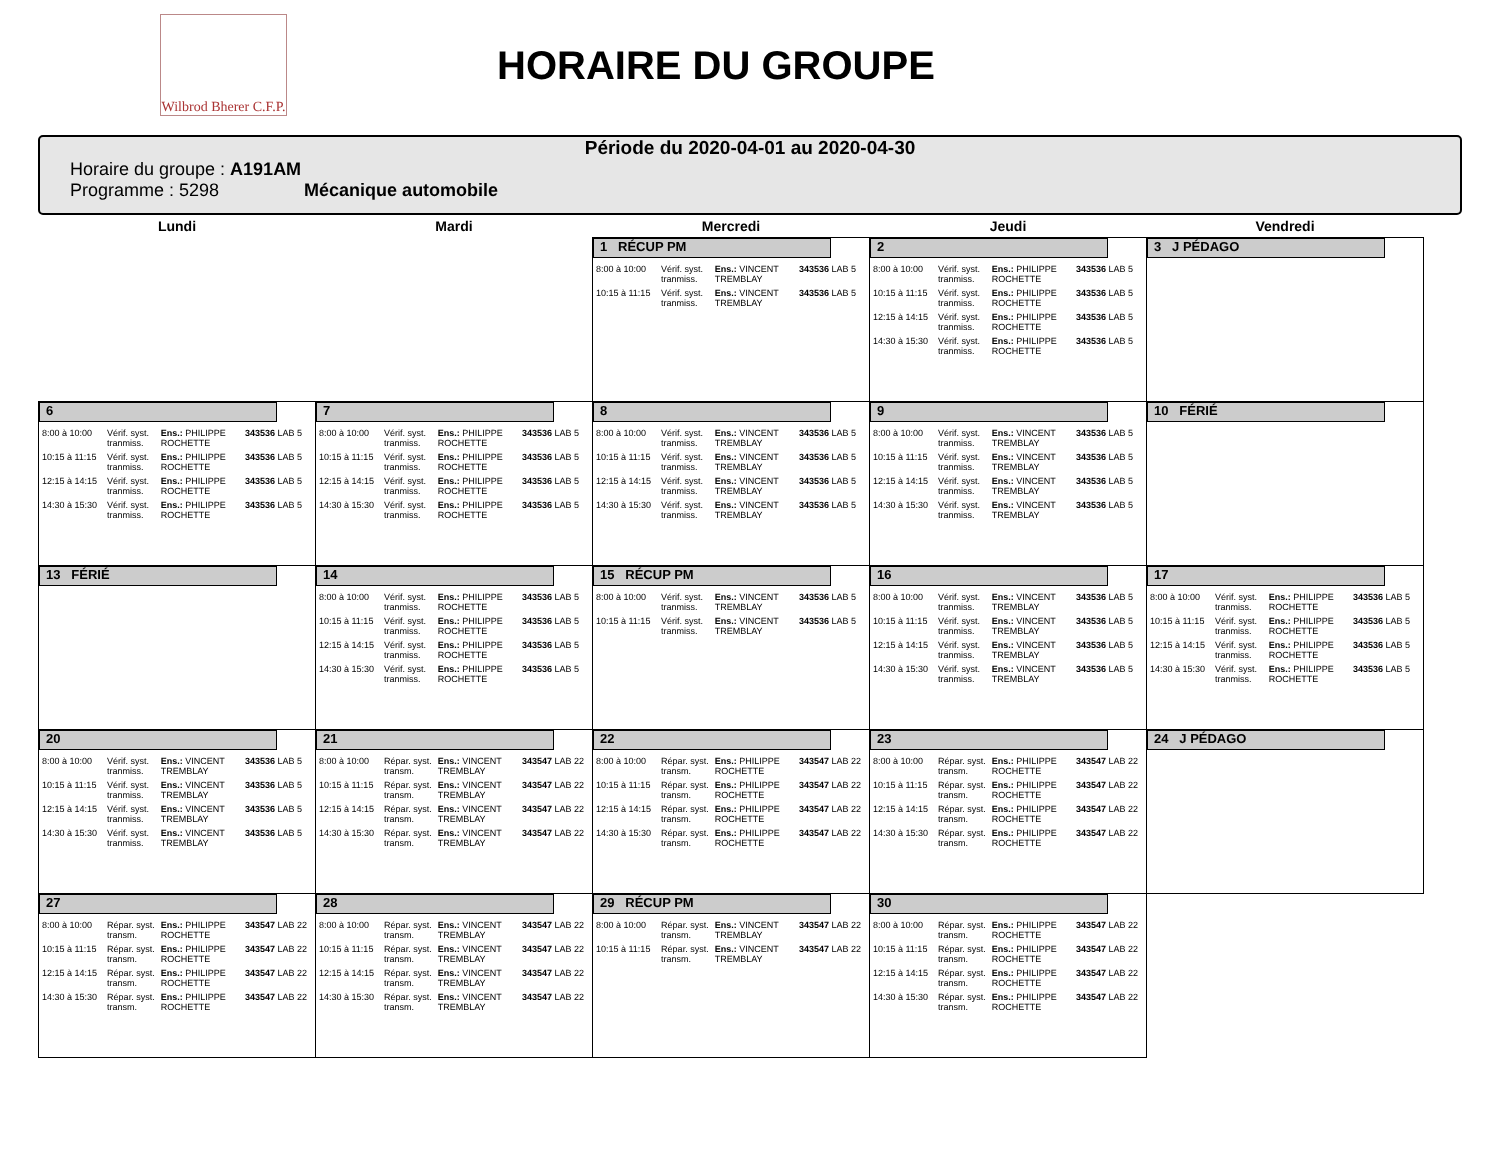Wilbrod Bherer C.F.P.
HORAIRE DU GROUPE
Période du 2020-04-01 au 2020-04-30
Horaire du groupe : A191AM
Programme : 5298 Mécanique automobile
| Lundi | Mardi | Mercredi | Jeudi | Vendredi |
| --- | --- | --- | --- | --- |
| | | 1 RÉCUP PM 8:00 à 10:00 Vérif. syst. tranmiss. Ens.: VINCENT TREMBLAY 343536 LAB 5 10:15 à 11:15 Vérif. syst. tranmiss. Ens.: VINCENT TREMBLAY 343536 LAB 5 | 2 8:00 à 10:00 Vérif. syst. tranmiss. Ens.: PHILIPPE ROCHETTE 343536 LAB 5 10:15 à 11:15 Vérif. syst. tranmiss. Ens.: PHILIPPE ROCHETTE 343536 LAB 5 12:15 à 14:15 Vérif. syst. tranmiss. Ens.: PHILIPPE ROCHETTE 343536 LAB 5 14:30 à 15:30 Vérif. syst. tranmiss. Ens.: PHILIPPE ROCHETTE 343536 LAB 5 | 3 J PÉDAGO |
| 6 8:00 à 10:00 Vérif. syst. tranmiss. Ens.: PHILIPPE ROCHETTE 343536 LAB 5 10:15 à 11:15 Vérif. syst. tranmiss. Ens.: PHILIPPE ROCHETTE 343536 LAB 5 12:15 à 14:15 Vérif. syst. tranmiss. Ens.: PHILIPPE ROCHETTE 343536 LAB 5 14:30 à 15:30 Vérif. syst. tranmiss. Ens.: PHILIPPE ROCHETTE 343536 LAB 5 | 7 8:00 à 10:00 Vérif. syst. tranmiss. Ens.: PHILIPPE ROCHETTE 343536 LAB 5 10:15 à 11:15 Vérif. syst. tranmiss. Ens.: PHILIPPE ROCHETTE 343536 LAB 5 12:15 à 14:15 Vérif. syst. tranmiss. Ens.: PHILIPPE ROCHETTE 343536 LAB 5 14:30 à 15:30 Vérif. syst. tranmiss. Ens.: PHILIPPE ROCHETTE 343536 LAB 5 | 8 8:00 à 10:00 Vérif. syst. tranmiss. Ens.: VINCENT TREMBLAY 343536 LAB 5 10:15 à 11:15 Vérif. syst. tranmiss. Ens.: VINCENT TREMBLAY 343536 LAB 5 12:15 à 14:15 Vérif. syst. tranmiss. Ens.: VINCENT TREMBLAY 343536 LAB 5 14:30 à 15:30 Vérif. syst. tranmiss. Ens.: VINCENT TREMBLAY 343536 LAB 5 | 9 8:00 à 10:00 Vérif. syst. tranmiss. Ens.: VINCENT TREMBLAY 343536 LAB 5 10:15 à 11:15 Vérif. syst. tranmiss. Ens.: VINCENT TREMBLAY 343536 LAB 5 12:15 à 14:15 Vérif. syst. tranmiss. Ens.: VINCENT TREMBLAY 343536 LAB 5 14:30 à 15:30 Vérif. syst. tranmiss. Ens.: VINCENT TREMBLAY 343536 LAB 5 | 10 FÉRIÉ |
| 13 FÉRIÉ | 14 8:00 à 10:00 Vérif. syst. tranmiss. Ens.: PHILIPPE ROCHETTE 343536 LAB 5 10:15 à 11:15 Vérif. syst. tranmiss. Ens.: PHILIPPE ROCHETTE 343536 LAB 5 12:15 à 14:15 Vérif. syst. tranmiss. Ens.: PHILIPPE ROCHETTE 343536 LAB 5 14:30 à 15:30 Vérif. syst. tranmiss. Ens.: PHILIPPE ROCHETTE 343536 LAB 5 | 15 RÉCUP PM 8:00 à 10:00 Vérif. syst. tranmiss. Ens.: VINCENT TREMBLAY 343536 LAB 5 10:15 à 11:15 Vérif. syst. tranmiss. Ens.: VINCENT TREMBLAY 343536 LAB 5 | 16 8:00 à 10:00 Vérif. syst. tranmiss. Ens.: VINCENT TREMBLAY 343536 LAB 5 10:15 à 11:15 Vérif. syst. tranmiss. Ens.: VINCENT TREMBLAY 343536 LAB 5 12:15 à 14:15 Vérif. syst. tranmiss. Ens.: VINCENT TREMBLAY 343536 LAB 5 14:30 à 15:30 Vérif. syst. tranmiss. Ens.: VINCENT TREMBLAY 343536 LAB 5 | 17 8:00 à 10:00 Vérif. syst. tranmiss. Ens.: PHILIPPE ROCHETTE 343536 LAB 5 10:15 à 11:15 Vérif. syst. tranmiss. Ens.: PHILIPPE ROCHETTE 343536 LAB 5 12:15 à 14:15 Vérif. syst. tranmiss. Ens.: PHILIPPE ROCHETTE 343536 LAB 5 14:30 à 15:30 Vérif. syst. tranmiss. Ens.: PHILIPPE ROCHETTE 343536 LAB 5 |
| 20 8:00 à 10:00 Vérif. syst. tranmiss. Ens.: VINCENT TREMBLAY 343536 LAB 5 10:15 à 11:15 Vérif. syst. tranmiss. Ens.: VINCENT TREMBLAY 343536 LAB 5 12:15 à 14:15 Vérif. syst. tranmiss. Ens.: VINCENT TREMBLAY 343536 LAB 5 14:30 à 15:30 Vérif. syst. tranmiss. Ens.: VINCENT TREMBLAY 343536 LAB 5 | 21 8:00 à 10:00 Répar. syst. transm. Ens.: VINCENT TREMBLAY 343547 LAB 22 10:15 à 11:15 Répar. syst. transm. Ens.: VINCENT TREMBLAY 343547 LAB 22 12:15 à 14:15 Répar. syst. transm. Ens.: VINCENT TREMBLAY 343547 LAB 22 14:30 à 15:30 Répar. syst. transm. Ens.: VINCENT TREMBLAY 343547 LAB 22 | 22 8:00 à 10:00 Répar. syst. transm. Ens.: PHILIPPE ROCHETTE 343547 LAB 22 10:15 à 11:15 Répar. syst. transm. Ens.: PHILIPPE ROCHETTE 343547 LAB 22 12:15 à 14:15 Répar. syst. transm. Ens.: PHILIPPE ROCHETTE 343547 LAB 22 14:30 à 15:30 Répar. syst. transm. Ens.: PHILIPPE ROCHETTE 343547 LAB 22 | 23 8:00 à 10:00 Répar. syst. transm. Ens.: PHILIPPE ROCHETTE 343547 LAB 22 10:15 à 11:15 Répar. syst. transm. Ens.: PHILIPPE ROCHETTE 343547 LAB 22 12:15 à 14:15 Répar. syst. transm. Ens.: PHILIPPE ROCHETTE 343547 LAB 22 14:30 à 15:30 Répar. syst. transm. Ens.: PHILIPPE ROCHETTE 343547 LAB 22 | 24 J PÉDAGO |
| 27 8:00 à 10:00 Répar. syst. transm. Ens.: PHILIPPE ROCHETTE 343547 LAB 22 10:15 à 11:15 Répar. syst. transm. Ens.: PHILIPPE ROCHETTE 343547 LAB 22 12:15 à 14:15 Répar. syst. transm. Ens.: PHILIPPE ROCHETTE 343547 LAB 22 14:30 à 15:30 Répar. syst. transm. Ens.: PHILIPPE ROCHETTE 343547 LAB 22 | 28 8:00 à 10:00 Répar. syst. transm. Ens.: VINCENT TREMBLAY 343547 LAB 22 10:15 à 11:15 Répar. syst. transm. Ens.: VINCENT TREMBLAY 343547 LAB 22 12:15 à 14:15 Répar. syst. transm. Ens.: VINCENT TREMBLAY 343547 LAB 22 14:30 à 15:30 Répar. syst. transm. Ens.: VINCENT TREMBLAY 343547 LAB 22 | 29 RÉCUP PM 8:00 à 10:00 Répar. syst. transm. Ens.: VINCENT TREMBLAY 343547 LAB 22 10:15 à 11:15 Répar. syst. transm. Ens.: VINCENT TREMBLAY 343547 LAB 22 | 30 8:00 à 10:00 Répar. syst. transm. Ens.: PHILIPPE ROCHETTE 343547 LAB 22 10:15 à 11:15 Répar. syst. transm. Ens.: PHILIPPE ROCHETTE 343547 LAB 22 12:15 à 14:15 Répar. syst. transm. Ens.: PHILIPPE ROCHETTE 343547 LAB 22 14:30 à 15:30 Répar. syst. transm. Ens.: PHILIPPE ROCHETTE 343547 LAB 22 | |